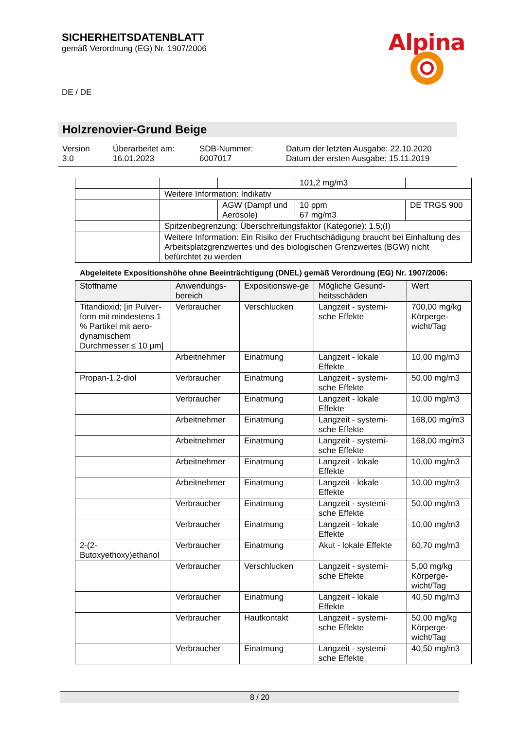SICHERHEITSDATENBLATT
gemäß Verordnung (EG) Nr. 1907/2006
DE / DE
Alpina
Holzrenovier-Grund Beige
Version
3.0
Überarbeitet am:
16.01.2023
SDB-Nummer:
6007017
Datum der letzten Ausgabe: 22.10.2020
Datum der ersten Ausgabe: 15.11.2019
| | | | 101,2 mg/m3 | |
| | Weitere Information: Indikativ | | | |
| | | AGW (Dampf und Aerosole) | 10 ppm 67 mg/m3 | DE TRGS 900 |
| | Spitzenbegrenzung: Überschreitungsfaktor (Kategorie): 1.5;(I) | | | |
| | Weitere Information: Ein Risiko der Fruchtschädigung braucht bei Einhaltung des Arbeitsplatzgrenzwertes und des biologischen Grenzwertes (BGW) nicht befürchtet zu werden | | | |
Abgeleitete Expositionshöhe ohne Beeinträchtigung (DNEL) gemäß Verordnung (EG) Nr. 1907/2006:
| Stoffname | Anwendungs-bereich | Expositionswe-ge | Mögliche Gesund-heitsschäden | Wert |
| --- | --- | --- | --- | --- |
| Titandioxid; [in Pulver-form mit mindestens 1 % Partikel mit aero-dynamischem Durchmesser ≤ 10 μm] | Verbraucher | Verschlucken | Langzeit - systemi-sche Effekte | 700,00 mg/kg Körperge-wicht/Tag |
| | Arbeitnehmer | Einatmung | Langzeit - lokale Effekte | 10,00 mg/m3 |
| Propan-1,2-diol | Verbraucher | Einatmung | Langzeit - systemi-sche Effekte | 50,00 mg/m3 |
| | Verbraucher | Einatmung | Langzeit - lokale Effekte | 10,00 mg/m3 |
| | Arbeitnehmer | Einatmung | Langzeit - systemi-sche Effekte | 168,00 mg/m3 |
| | Arbeitnehmer | Einatmung | Langzeit - systemi-sche Effekte | 168,00 mg/m3 |
| | Arbeitnehmer | Einatmung | Langzeit - lokale Effekte | 10,00 mg/m3 |
| | Arbeitnehmer | Einatmung | Langzeit - lokale Effekte | 10,00 mg/m3 |
| | Verbraucher | Einatmung | Langzeit - systemi-sche Effekte | 50,00 mg/m3 |
| | Verbraucher | Einatmung | Langzeit - lokale Effekte | 10,00 mg/m3 |
| 2-(2-Butoxyethoxy)ethanol | Verbraucher | Einatmung | Akut - lokale Effekte | 60,70 mg/m3 |
| | Verbraucher | Verschlucken | Langzeit - systemi-sche Effekte | 5,00 mg/kg Körperge-wicht/Tag |
| | Verbraucher | Einatmung | Langzeit - lokale Effekte | 40,50 mg/m3 |
| | Verbraucher | Hautkontakt | Langzeit - systemi-sche Effekte | 50,00 mg/kg Körperge-wicht/Tag |
| | Verbraucher | Einatmung | Langzeit - systemi-sche Effekte | 40,50 mg/m3 |
8 / 20